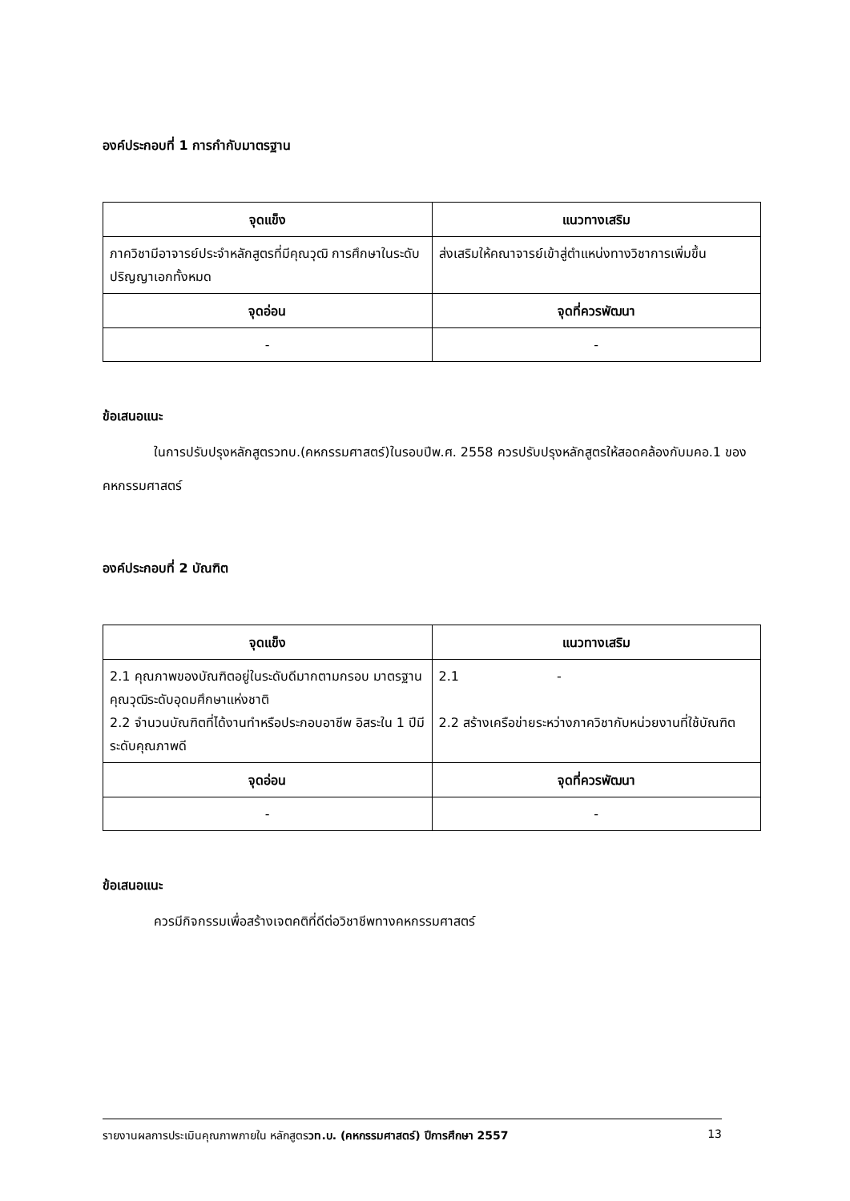องค์ประกอบที่ 1 การกำกับมาตรฐาน
| จุดแข็ง | แนวทางเสริม |
| --- | --- |
| ภาควิชามีอาจารย์ประจำหลักสูตรที่มีคุณวุฒิ การศึกษาในระดับปริญญาเอกทั้งหมด | ส่งเสริมให้คณาจารย์เข้าสู่ตำแหน่งทางวิชาการเพิ่มขึ้น |
| จุดอ่อน | จุดที่ควรพัฒนา |
| - | - |
ข้อเสนอแนะ
ในการปรับปรุงหลักสูตรวทบ.(คหกรรมศาสตร์)ในรอบปีพ.ศ. 2558 ควรปรับปรุงหลักสูตรให้สอดคล้องกับมคอ.1 ของคหกรรมศาสตร์
องค์ประกอบที่ 2 บัณฑิต
| จุดแข็ง | แนวทางเสริม |
| --- | --- |
| 2.1 คุณภาพของบัณฑิตอยู่ในระดับดีมากตามกรอบ มาตรฐานคุณวุฒิระดับอุดมศึกษาแห่งชาติ 2.2 จำนวนบัณฑิตที่ได้งานทำหรือประกอบอาชีพ อิสระใน 1 ปีมีระดับคุณภาพดี | 2.1 - 2.2 สร้างเครือข่ายระหว่างภาควิชากับหน่วยงานที่ใช้บัณฑิต |
| จุดอ่อน | จุดที่ควรพัฒนา |
| - | - |
ข้อเสนอแนะ
ควรมีกิจกรรมเพื่อสร้างเจตคติที่ดีต่อวิชาชีพทางคหกรรมศาสตร์
รายงานผลการประเมินคุณภาพภายใน หลักสูตรวท.บ. (คหกรรมศาสตร์) ปีการศึกษา 2557 13